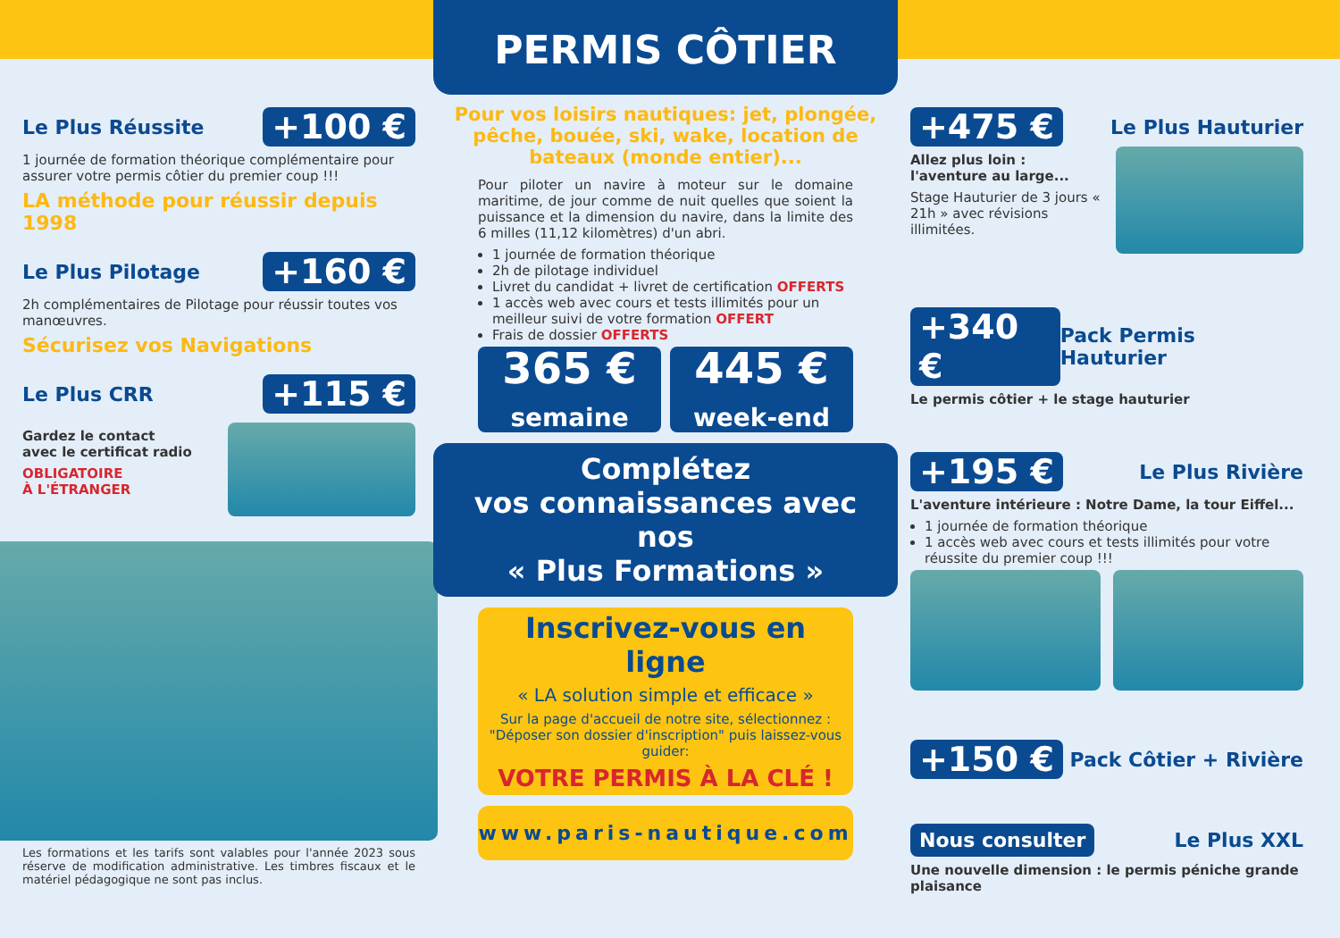Le Plus Réussite +100 €
1 journée de formation théorique complémentaire pour assurer votre permis côtier du premier coup !!!
LA méthode pour réussir depuis 1998
Le Plus Pilotage +160 €
2h complémentaires de Pilotage pour réussir toutes vos manœuvres.
Sécurisez vos Navigations
Le Plus CRR +115 €
Gardez le contact
avec le certificat radio
OBLIGATOIRE
À L'ÉTRANGER
Les formations et les tarifs sont valables pour l'année 2023 sous réserve de modification administrative. Les timbres fiscaux et le matériel pédagogique ne sont pas inclus.
PERMIS CÔTIER
Pour vos loisirs nautiques: jet, plongée, pêche, bouée, ski, wake, location de bateaux (monde entier)...
Pour piloter un navire à moteur sur le domaine maritime, de jour comme de nuit quelles que soient la puissance et la dimension du navire, dans la limite des 6 milles (11,12 kilomètres) d'un abri.
1 journée de formation théorique
2h de pilotage individuel
Livret du candidat + livret de certification OFFERTS
1 accès web avec cours et tests illimités pour un meilleur suivi de votre formation OFFERT
Frais de dossier OFFERTS
365 €
semaine
445 €
week-end
Complétez
vos connaissances avec nos
« Plus Formations »
Inscrivez-vous en ligne
« LA solution simple et efficace »
Sur la page d'accueil de notre site, sélectionnez : "Déposer son dossier d'inscription" puis laissez-vous guider:
VOTRE PERMIS À LA CLÉ !
www.paris-nautique.com
+475 € Le Plus Hauturier
Allez plus loin : l'aventure au large...
Stage Hauturier de 3 jours « 21h » avec révisions illimitées.
+340 € Pack Permis Hauturier
Le permis côtier + le stage hauturier
+195 € Le Plus Rivière
L'aventure intérieure : Notre Dame, la tour Eiffel...
1 journée de formation théorique
1 accès web avec cours et tests illimités pour votre réussite du premier coup !!!
+150 € Pack Côtier + Rivière
Nous consulter Le Plus XXL
Une nouvelle dimension : le permis péniche grande plaisance